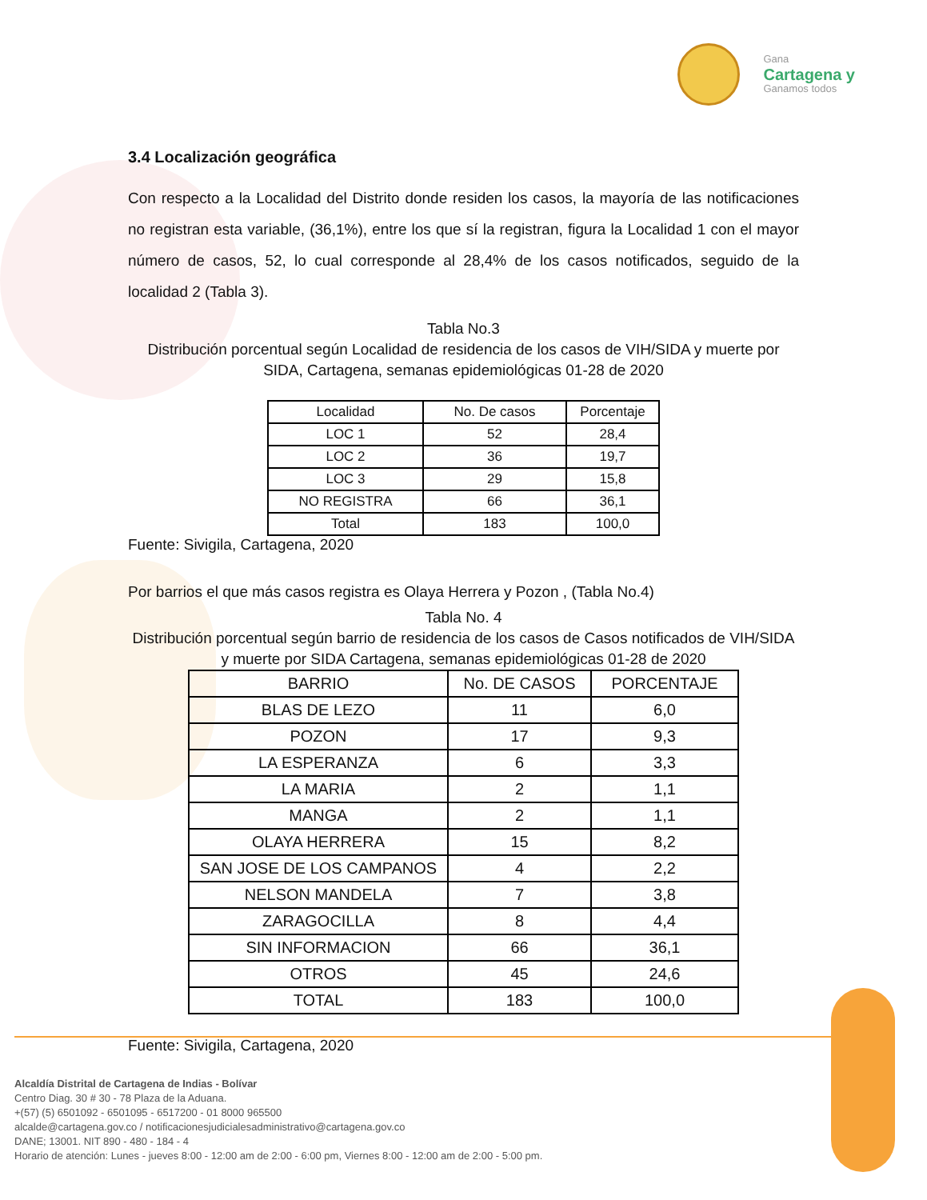Gana
Cartagena y
Ganamos todos
3.4 Localización geográfica
Con respecto a la Localidad del Distrito donde residen los casos, la mayoría de las notificaciones no registran esta variable, (36,1%), entre los que sí la registran, figura la Localidad 1 con el mayor número de casos, 52, lo cual corresponde al 28,4% de los casos notificados, seguido de la localidad 2 (Tabla 3).
Tabla No.3
Distribución porcentual según Localidad de residencia de los casos de VIH/SIDA y muerte por SIDA, Cartagena, semanas epidemiológicas 01-28 de 2020
| Localidad | No. De casos | Porcentaje |
| --- | --- | --- |
| LOC 1 | 52 | 28,4 |
| LOC 2 | 36 | 19,7 |
| LOC 3 | 29 | 15,8 |
| NO REGISTRA | 66 | 36,1 |
| Total | 183 | 100,0 |
Fuente: Sivigila, Cartagena, 2020
Por barrios el que más casos registra es Olaya Herrera y Pozon , (Tabla No.4)
Tabla No. 4
Distribución porcentual según barrio de residencia de los casos de Casos notificados de VIH/SIDA y muerte por SIDA Cartagena, semanas epidemiológicas 01-28 de 2020
| BARRIO | No. DE CASOS | PORCENTAJE |
| --- | --- | --- |
| BLAS DE LEZO | 11 | 6,0 |
| POZON | 17 | 9,3 |
| LA ESPERANZA | 6 | 3,3 |
| LA MARIA | 2 | 1,1 |
| MANGA | 2 | 1,1 |
| OLAYA HERRERA | 15 | 8,2 |
| SAN JOSE DE LOS CAMPANOS | 4 | 2,2 |
| NELSON MANDELA | 7 | 3,8 |
| ZARAGOCILLA | 8 | 4,4 |
| SIN INFORMACION | 66 | 36,1 |
| OTROS | 45 | 24,6 |
| TOTAL | 183 | 100,0 |
Fuente: Sivigila, Cartagena, 2020
Alcaldía Distrital de Cartagena de Indias - Bolívar
Centro Diag. 30 # 30 - 78 Plaza de la Aduana.
+(57) (5) 6501092 - 6501095 - 6517200 - 01 8000 965500
alcalde@cartagena.gov.co / notificacionesjudicialesadministrativo@cartagena.gov.co
DANE; 13001. NIT 890 - 480 - 184 - 4
Horario de atención: Lunes - jueves 8:00 - 12:00 am de 2:00 - 6:00 pm, Viernes 8:00 - 12:00 am de 2:00 - 5:00 pm.